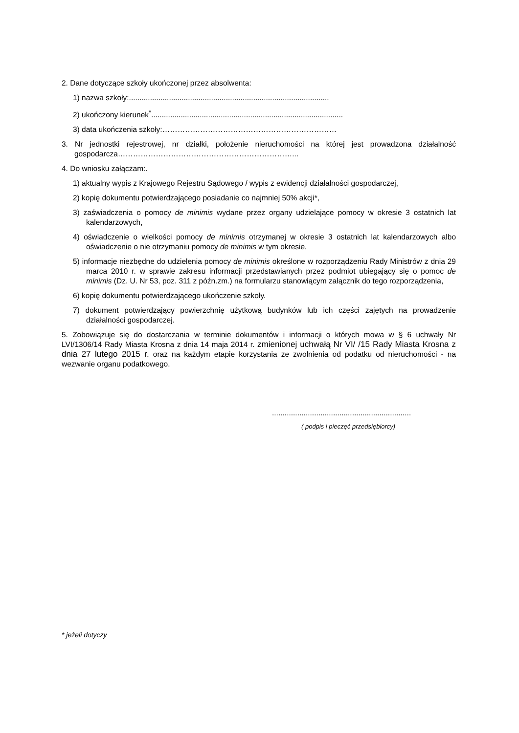2. Dane dotyczące szkoły ukończonej przez absolwenta:
1) nazwa szkoły:...............................................................................................
2) ukończony kierunek<sup>*</sup>...........................................................................................
3) data ukończenia szkoły:……………………………………………………………
3. Nr jednostki rejestrowej, nr działki, położenie nieruchomości na której jest prowadzona działalność gospodarcza……………………………………………………………...
4. Do wniosku załączam:.
1) aktualny wypis z Krajowego Rejestru Sądowego / wypis z ewidencji działalności gospodarczej,
2) kopię dokumentu potwierdzającego posiadanie co najmniej 50% akcji*,
3) zaświadczenia o pomocy de minimis wydane przez organy udzielające pomocy w okresie 3 ostatnich lat kalendarzowych,
4) oświadczenie o wielkości pomocy de minimis otrzymanej w okresie 3 ostatnich lat kalendarzowych albo oświadczenie o nie otrzymaniu pomocy de minimis w tym okresie,
5) informacje niezbędne do udzielenia pomocy de minimis określone w rozporządzeniu Rady Ministrów z dnia 29 marca 2010 r. w sprawie zakresu informacji przedstawianych przez podmiot ubiegający się o pomoc de minimis (Dz. U. Nr 53, poz. 311 z późn.zm.) na formularzu stanowiącym załącznik do tego rozporządzenia,
6) kopię dokumentu potwierdzającego ukończenie szkoły.
7) dokument potwierdzający powierzchnię użytkową budynków lub ich części zajętych na prowadzenie działalności gospodarczej.
5. Zobowiązuje się do dostarczania w terminie dokumentów i informacji o których mowa w § 6 uchwały Nr LVI/1306/14 Rady Miasta Krosna z dnia 14 maja 2014 r. zmienionej uchwałą Nr VI/ /15 Rady Miasta Krosna z dnia 27 lutego 2015 r. oraz na każdym etapie korzystania ze zwolnienia od podatku od nieruchomości - na wezwanie organu podatkowego.
..................................................................
( podpis i pieczęć przedsiębiorcy)
* jeżeli dotyczy